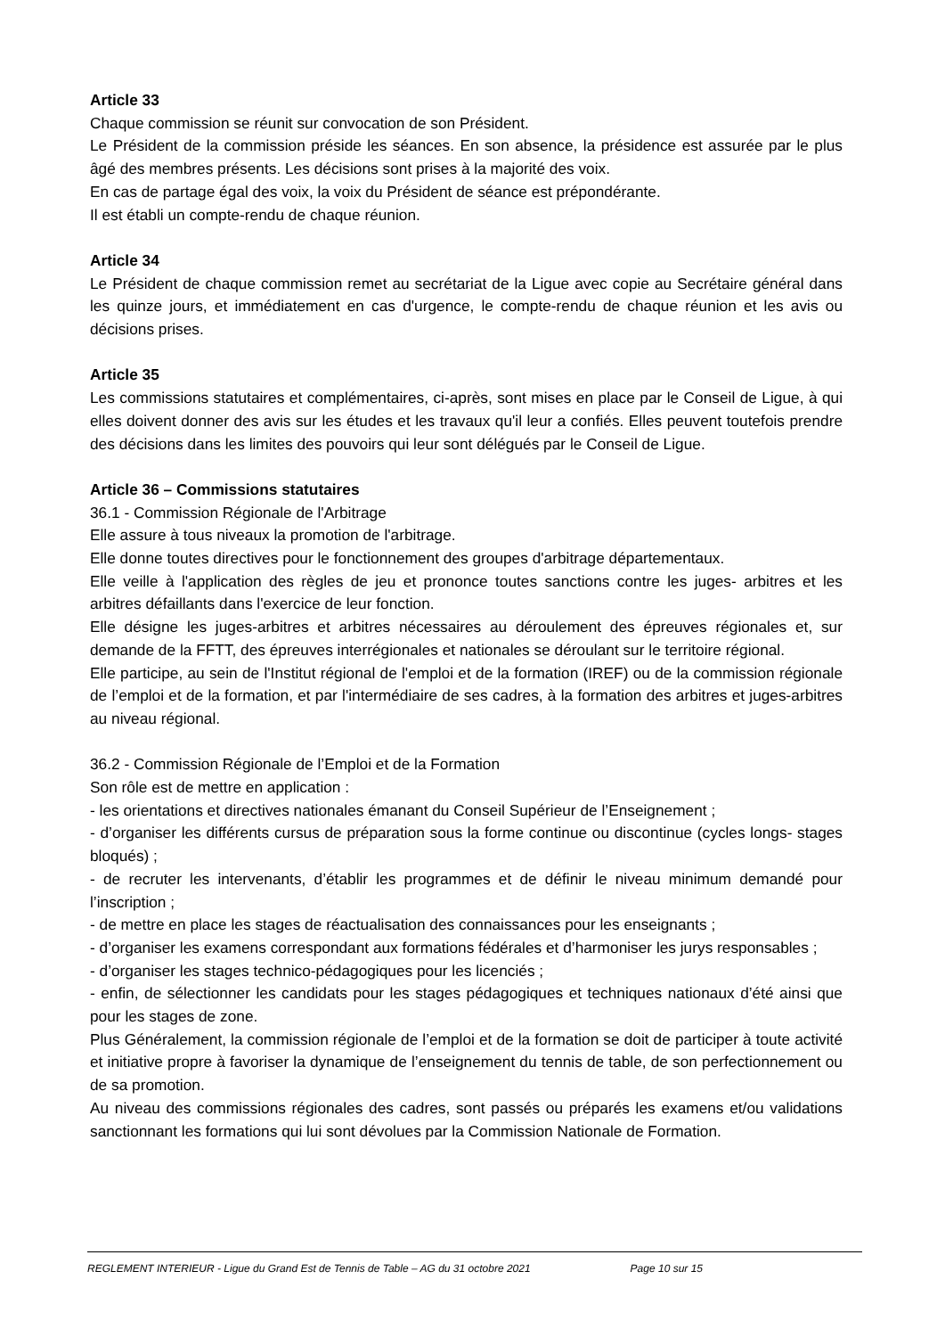Article 33
Chaque commission se réunit sur convocation de son Président.
Le Président de la commission préside les séances. En son absence, la présidence est assurée par le plus âgé des membres présents. Les décisions sont prises à la majorité des voix.
En cas de partage égal des voix, la voix du Président de séance est prépondérante.
Il est établi un compte-rendu de chaque réunion.
Article 34
Le Président de chaque commission remet au secrétariat de la Ligue avec copie au Secrétaire général dans les quinze jours, et immédiatement en cas d'urgence, le compte-rendu de chaque réunion et les avis ou décisions prises.
Article 35
Les commissions statutaires et complémentaires, ci-après, sont mises en place par le Conseil de Ligue, à qui elles doivent donner des avis sur les études et les travaux qu'il leur a confiés. Elles peuvent toutefois prendre des décisions dans les limites des pouvoirs qui leur sont délégués par le Conseil de Ligue.
Article 36 – Commissions statutaires
36.1 - Commission Régionale de l'Arbitrage
Elle assure à tous niveaux la promotion de l'arbitrage.
Elle donne toutes directives pour le fonctionnement des groupes d'arbitrage départementaux.
Elle veille à l'application des règles de jeu et prononce toutes sanctions contre les juges- arbitres et les arbitres défaillants dans l'exercice de leur fonction.
Elle désigne les juges-arbitres et arbitres nécessaires au déroulement des épreuves régionales et, sur demande de la FFTT, des épreuves interrégionales et nationales se déroulant sur le territoire régional.
Elle participe, au sein de l'Institut régional de l'emploi et de la formation (IREF) ou de la commission régionale de l’emploi et de la formation, et par l'intermédiaire de ses cadres, à la formation des arbitres et juges-arbitres au niveau régional.
36.2 - Commission Régionale de l’Emploi et de la Formation
Son rôle est de mettre en application :
- les orientations et directives nationales émanant du Conseil Supérieur de l’Enseignement ;
- d’organiser les différents cursus de préparation sous la forme continue ou discontinue (cycles longs- stages bloqués) ;
- de recruter les intervenants, d’établir les programmes et de définir le niveau minimum demandé pour l’inscription ;
- de mettre en place les stages de réactualisation des connaissances pour les enseignants ;
- d’organiser les examens correspondant aux formations fédérales et d’harmoniser les jurys responsables ;
- d’organiser les stages technico-pédagogiques pour les licenciés ;
- enfin, de sélectionner les candidats pour les stages pédagogiques et techniques nationaux d’été ainsi que pour les stages de zone.
Plus Généralement, la commission régionale de l’emploi et de la formation se doit de participer à toute activité et initiative propre à favoriser la dynamique de l’enseignement du tennis de table, de son perfectionnement ou de sa promotion.
Au niveau des commissions régionales des cadres, sont passés ou préparés les examens et/ou validations sanctionnant les formations qui lui sont dévolues par la Commission Nationale de Formation.
REGLEMENT INTERIEUR - Ligue du Grand Est de Tennis de Table – AG du 31 octobre 2021 Page 10 sur 15